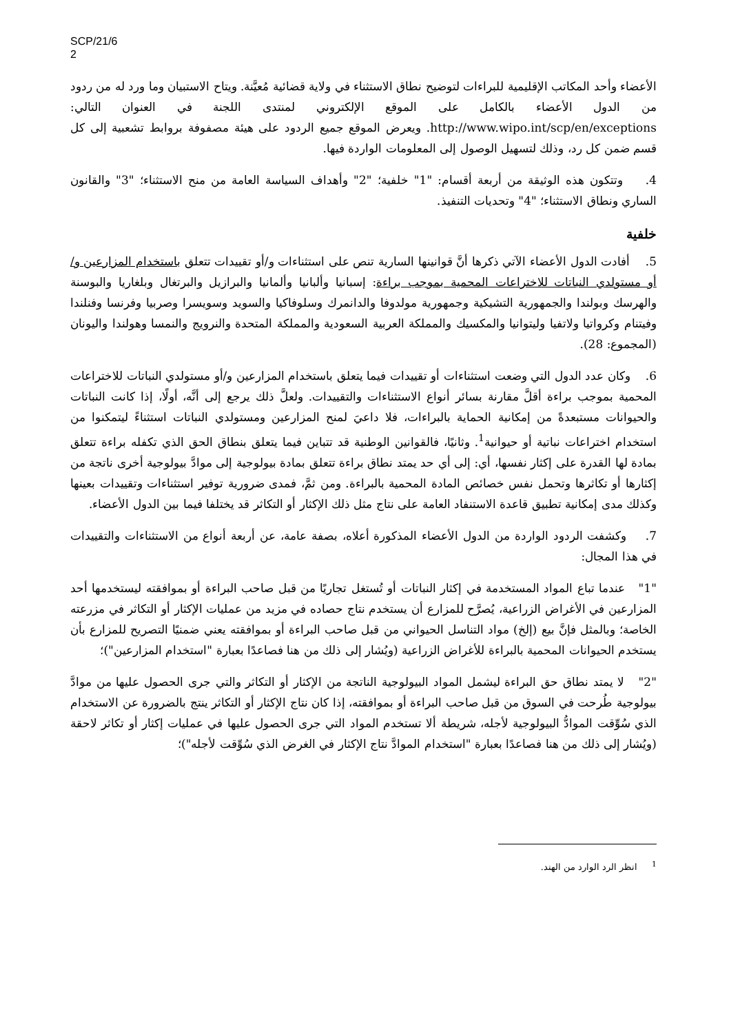SCP/21/6
2
الأعضاء وأحد المكاتب الإقليمية للبراءات لتوضيح نطاق الاستثناء في ولاية قضائية مُعيَّنة. ويتاح الاستبيان وما ورد له من ردود من الدول الأعضاء بالكامل على الموقع الإلكتروني لمنتدى اللجنة في العنوان التالي: http://www.wipo.int/scp/en/exceptions. ويعرض الموقع جميع الردود على هيئة مصفوفة بروابط تشعبية إلى كل قسم ضمن كل رد، وذلك لتسهيل الوصول إلى المعلومات الواردة فيها.
4. وتتكون هذه الوثيقة من أربعة أقسام: "1" خلفية؛ "2" وأهداف السياسة العامة من منح الاستثناء؛ "3" والقانون الساري ونطاق الاستثناء؛ "4" وتحديات التنفيذ.
خلفية
5. أفادت الدول الأعضاء الآتي ذكرها أنَّ قوانينها السارية تنص على استثناءات و/أو تقييدات تتعلق باستخدام المزارعين و/أو مستولدي النباتات للاختراعات المحمية بموجب براءة: إسبانيا وألبانيا وألمانيا والبرازيل والبرتغال وبلغاريا والبوسنة والهرسك وبولندا والجمهورية التشيكية وجمهورية مولدوفا والدانمرك وسلوفاكيا والسويد وسويسرا وصربيا وفرنسا وفنلندا وفيتنام وكرواتيا ولاتفيا وليتوانيا والمكسيك والمملكة العربية السعودية والمملكة المتحدة والنرويج والنمسا وهولندا واليونان (المجموع: 28).
6. وكان عدد الدول التي وضعت استثناءات أو تقييدات فيما يتعلق باستخدام المزارعين و/أو مستولدي النباتات للاختراعات المحمية بموجب براءة أقلَّ مقارنة بسائر أنواع الاستثناءات والتقييدات. ولعلَّ ذلك يرجع إلى أنَّه، أولًا، إذا كانت النباتات والحيوانات مستبعدةً من إمكانية الحماية بالبراءات، فلا داعيَ لمنح المزارعين ومستولدي النباتات استثناءً ليتمكنوا من استخدام اختراعات نباتية أو حيوانية<sup>1</sup>. وثانيًا، فالقوانين الوطنية قد تتباين فيما يتعلق بنطاق الحق الذي تكفله براءة تتعلق بمادة لها القدرة على إكثار نفسها، أي: إلى أي حد يمتد نطاق براءة تتعلق بمادة بيولوجية إلى موادَّ بيولوجية أخرى ناتجة من إكثارها أو تكاثرها وتحمل نفس خصائص المادة المحمية بالبراءة. ومن ثمَّ، فمدى ضرورية توفير استثناءات وتقييدات بعينها وكذلك مدى إمكانية تطبيق قاعدة الاستنفاد العامة على نتاج مثل ذلك الإكثار أو التكاثر قد يختلفا فيما بين الدول الأعضاء.
7. وكشفت الردود الواردة من الدول الأعضاء المذكورة أعلاه، بصفة عامة، عن أربعة أنواع من الاستثناءات والتقييدات في هذا المجال:
"1" عندما تباع المواد المستخدمة في إكثار النباتات أو تُستغل تجاريًا من قبل صاحب البراءة أو بموافقته ليستخدمها أحد المزارعين في الأغراض الزراعية، يُصرَّح للمزارع أن يستخدم نتاج حصاده في مزيد من عمليات الإكثار أو التكاثر في مزرعته الخاصة؛ وبالمثل فإنَّ بيع (إلخ) مواد التناسل الحيواني من قبل صاحب البراءة أو بموافقته يعني ضمنيًا التصريح للمزارع بأن يستخدم الحيوانات المحمية بالبراءة للأغراض الزراعية (ويُشار إلى ذلك من هنا فصاعدًا بعبارة "استخدام المزارعين")؛
"2" لا يمتد نطاق حق البراءة ليشمل المواد البيولوجية الناتجة من الإكثار أو التكاثر والتي جرى الحصول عليها من موادَّ بيولوجية طُرحت في السوق من قبل صاحب البراءة أو بموافقته، إذا كان نتاج الإكثار أو التكاثر ينتج بالضرورة عن الاستخدام الذي سُوِّقت الموادُّ البيولوجية لأجله، شريطة ألا تستخدم المواد التي جرى الحصول عليها في عمليات إكثار أو تكاثر لاحقة (ويُشار إلى ذلك من هنا فصاعدًا بعبارة "استخدام الموادَّ نتاج الإكثار في الغرض الذي سُوِّقت لأجله")؛
<sup>1</sup> انظر الرد الوارد من الهند.